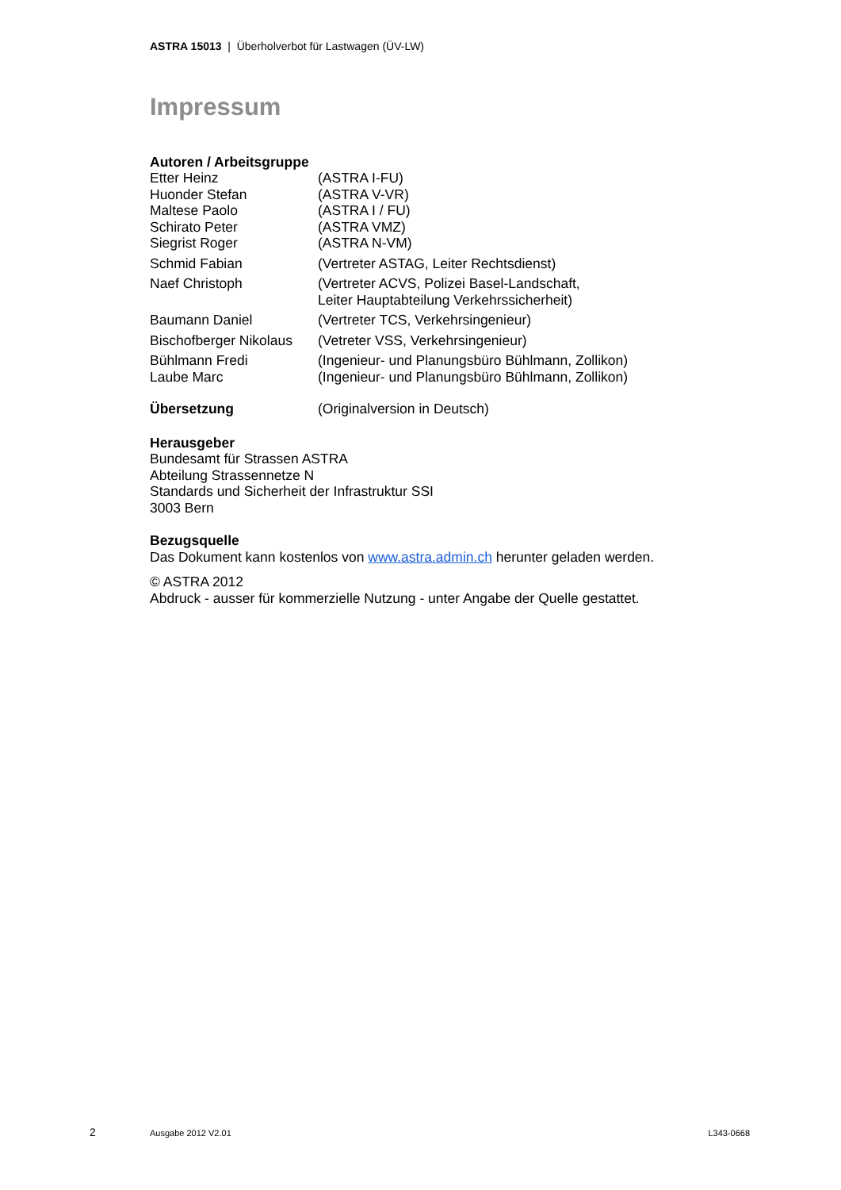ASTRA 15013 | Überholverbot für Lastwagen (ÜV-LW)
Impressum
Autoren / Arbeitsgruppe
Etter Heinz (ASTRA I-FU)
Huonder Stefan (ASTRA V-VR)
Maltese Paolo (ASTRA I / FU)
Schirato Peter (ASTRA VMZ)
Siegrist Roger (ASTRA N-VM)
Schmid Fabian (Vertreter ASTAG, Leiter Rechtsdienst)
Naef Christoph (Vertreter ACVS, Polizei Basel-Landschaft,
Leiter Hauptabteilung Verkehrssicherheit)
Baumann Daniel (Vertreter TCS, Verkehrsingenieur)
Bischofberger Nikolaus (Vetreter VSS, Verkehrsingenieur)
Bühlmann Fredi (Ingenieur- und Planungsbüro Bühlmann, Zollikon)
Laube Marc (Ingenieur- und Planungsbüro Bühlmann, Zollikon)
Übersetzung (Originalversion in Deutsch)
Herausgeber
Bundesamt für Strassen ASTRA
Abteilung Strassennetze N
Standards und Sicherheit der Infrastruktur SSI
3003 Bern
Bezugsquelle
Das Dokument kann kostenlos von www.astra.admin.ch herunter geladen werden.
© ASTRA 2012
Abdruck - ausser für kommerzielle Nutzung - unter Angabe der Quelle gestattet.
2 Ausgabe 2012 V2.01 L343-0668